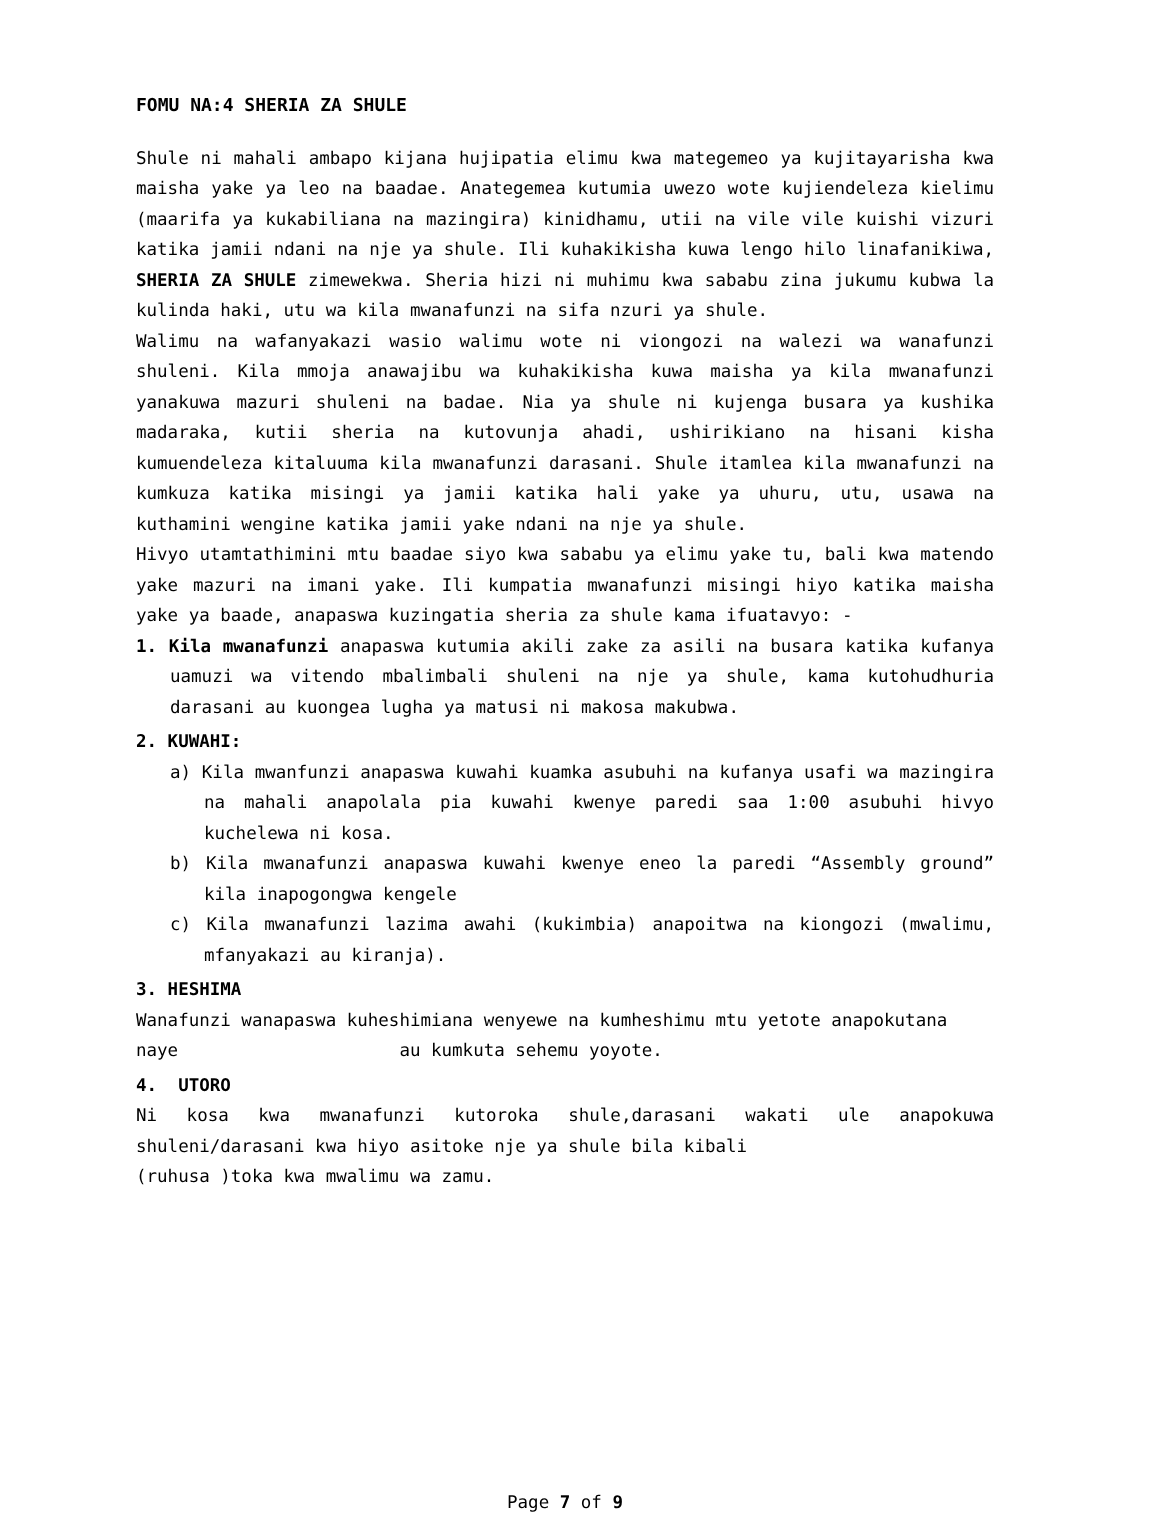FOMU NA:4 SHERIA ZA SHULE
Shule ni mahali ambapo kijana hujipatia elimu kwa mategemeo ya kujitayarisha kwa maisha yake ya leo na baadae. Anategemea kutumia uwezo wote kujiendeleza kielimu (maarifa ya kukabiliana na mazingira) kinidhamu, utii na vile vile kuishi vizuri katika jamii ndani na nje ya shule. Ili kuhakikisha kuwa lengo hilo linafanikiwa, SHERIA ZA SHULE zimewekwa. Sheria hizi ni muhimu kwa sababu zina jukumu kubwa la kulinda haki, utu wa kila mwanafunzi na sifa nzuri ya shule.
Walimu na wafanyakazi wasio walimu wote ni viongozi na walezi wa wanafunzi shuleni. Kila mmoja anawajibu wa kuhakikisha kuwa maisha ya kila mwanafunzi yanakuwa mazuri shuleni na badae. Nia ya shule ni kujenga busara ya kushika madaraka, kutii sheria na kutovunja ahadi, ushirikiano na hisani kisha kumuendeleza kitaluuma kila mwanafunzi darasani. Shule itamlea kila mwanafunzi na kumkuza katika misingi ya jamii katika hali yake ya uhuru, utu, usawa na kuthamini wengine katika jamii yake ndani na nje ya shule.
Hivyo utamtathimini mtu baadae siyo kwa sababu ya elimu yake tu, bali kwa matendo yake mazuri na imani yake. Ili kumpatia mwanafunzi misingi hiyo katika maisha yake ya baade, anapaswa kuzingatia sheria za shule kama ifuatavyo: -
1. Kila mwanafunzi anapaswa kutumia akili zake za asili na busara katika kufanya uamuzi wa vitendo mbalimbali shuleni na nje ya shule, kama kutohudhuria darasani au kuongea lugha ya matusi ni makosa makubwa.
2. KUWAHI:
a) Kila mwanfunzi anapaswa kuwahi kuamka asubuhi na kufanya usafi wa mazingira na mahali anapolala pia kuwahi kwenye paredi saa 1:00 asubuhi hivyo kuchelewa ni kosa.
b) Kila mwanafunzi anapaswa kuwahi kwenye eneo la paredi “Assembly ground” kila inapogongwa kengele
c) Kila mwanafunzi lazima awahi (kukimbia) anapoitwa na kiongozi (mwalimu, mfanyakazi au kiranja).
3. HESHIMA
Wanafunzi wanapaswa kuheshimiana wenyewe na kumheshimu mtu yetote anapokutana
naye au kumkuta sehemu yoyote.
4. UTORO
Ni kosa kwa mwanafunzi kutoroka shule,darasani wakati ule anapokuwa shuleni/darasani kwa hiyo asitoke nje ya shule bila kibali
(ruhusa )toka kwa mwalimu wa zamu.
Page 7 of 9